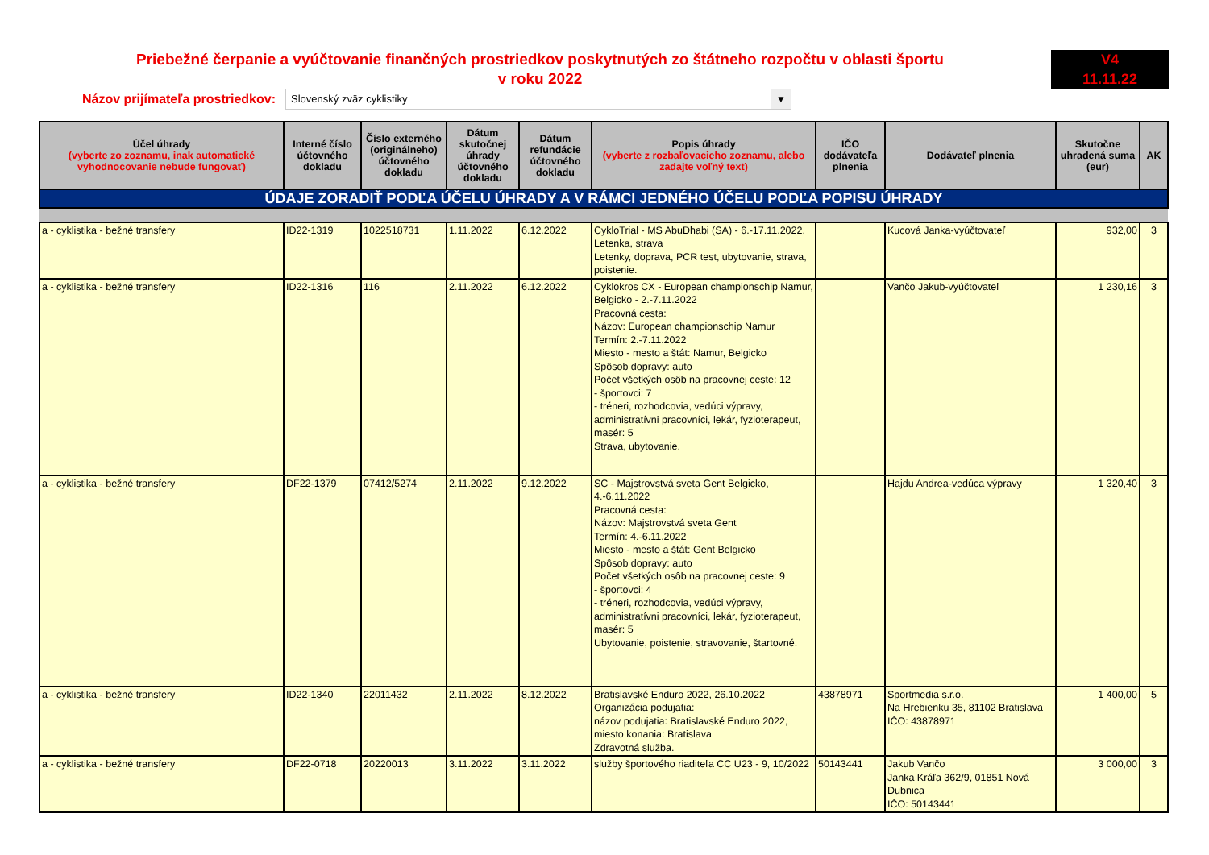Priebežné čerpanie a vyúčtovanie finančných prostriedkov poskytnutých zo štátneho rozpočtu v oblasti športu
v roku 2022
V4
11.11.22
Názov prijímateľa prostriedkov:
Slovenský zväz cyklistiky ▼
| Účel úhrady (vyberte zo zoznamu, inak automatické vyhodnocovanie nebude fungovať) | Interné číslo účtovného dokladu | Číslo externého (originálneho) účtovného dokladu | Dátum skutočnej úhrady účtovného dokladu | Dátum refundácie účtovného dokladu | Popis úhrady (vyberte z rozbaľovacieho zoznamu, alebo zadajte voľný text) | IČO dodávateľa plnenia | Dodávateľ plnenia | Skutočne uhradená suma (eur) | AK |
| --- | --- | --- | --- | --- | --- | --- | --- | --- | --- |
| ÚDAJE ZORADIŤ PODĽA ÚČELU ÚHRADY A V RÁMCI JEDNÉHO ÚČELU PODĽA POPISU ÚHRADY | | | | | | | | | |
| a - cyklistika - bežné transfery | ID22-1319 | 1022518731 | 1.11.2022 | 6.12.2022 | CykloTrial - MS AbuDhabi (SA) - 6.-17.11.2022, Letenka, strava Letenky, doprava, PCR test, ubytovanie, strava, poistenie. | | Kucová Janka-vyúčtovateľ | 932,00 | 3 |
| a - cyklistika - bežné transfery | ID22-1316 | 116 | 2.11.2022 | 6.12.2022 | Cyklokros CX - European championschip Namur, Belgicko - 2.-7.11.2022 Pracovná cesta: Názov: European championschip Namur Termín: 2.-7.11.2022 Miesto - mesto a štát: Namur, Belgicko Spôsob dopravy: auto Počet všetkých osôb na pracovnej ceste: 12 - športovci: 7 - tréneri, rozhodcovia, vedúci výpravy, administratívni pracovníci, lekár, fyzioterapeut, masér: 5 Strava, ubytovanie. | | Vančo Jakub-vyúčtovateľ | 1 230,16 | 3 |
| a - cyklistika - bežné transfery | DF22-1379 | 07412/5274 | 2.11.2022 | 9.12.2022 | SC - Majstrovstvá sveta Gent Belgicko, 4.-6.11.2022 Pracovná cesta: Názov: Majstrovstvá sveta Gent Termín: 4.-6.11.2022 Miesto - mesto a štát: Gent Belgicko Spôsob dopravy: auto Počet všetkých osôb na pracovnej ceste: 9 - športovci: 4 - tréneri, rozhodcovia, vedúci výpravy, administratívni pracovníci, lekár, fyzioterapeut, masér: 5 Ubytovanie, poistenie, stravovanie, štartovné. | | Hajdu Andrea-vedúca výpravy | 1 320,40 | 3 |
| a - cyklistika - bežné transfery | ID22-1340 | 22011432 | 2.11.2022 | 8.12.2022 | Bratislavské Enduro 2022, 26.10.2022 Organizácia podujatia: názov podujatia: Bratislavské Enduro 2022, miesto konania: Bratislava Zdravotná služba. | 43878971 | Sportmedia s.r.o. Na Hrebienku 35, 81102 Bratislava IČO: 43878971 | 1 400,00 | 5 |
| a - cyklistika - bežné transfery | DF22-0718 | 20220013 | 3.11.2022 | 3.11.2022 | služby športového riaditeľa CC U23 - 9, 10/2022 | 50143441 | Jakub Vančo Janka Kráľa 362/9, 01851 Nová Dubnica IČO: 50143441 | 3 000,00 | 3 |